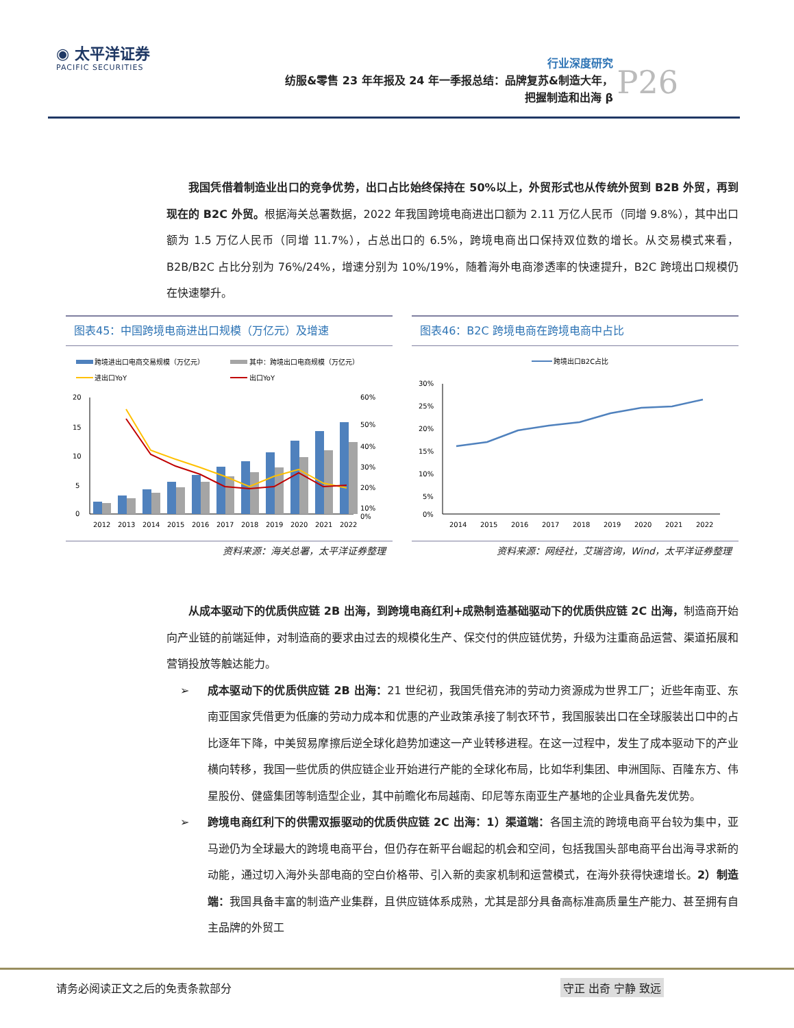◉ 太平洋证券
PACIFIC SECURITIES
行业深度研究
纺服&零售 23 年年报及 24 年一季报总结：品牌复苏&制造大年，
把握制造和出海 β
P26
我国凭借着制造业出口的竞争优势，出口占比始终保持在 50%以上，外贸形式也从传统外贸到 B2B 外贸，再到现在的 B2C 外贸。根据海关总署数据，2022 年我国跨境电商进出口额为 2.11 万亿人民币（同增 9.8%），其中出口额为 1.5 万亿人民币（同增 11.7%），占总出口的 6.5%，跨境电商出口保持双位数的增长。从交易模式来看，B2B/B2C 占比分别为 76%/24%，增速分别为 10%/19%，随着海外电商渗透率的快速提升，B2C 跨境出口规模仍在快速攀升。
图表45：中国跨境电商进出口规模（万亿元）及增速
跨境进出口电商交易规模（万亿元）
其中：跨境出口电商规模（万亿元）
进出口YoY
出口YoY
20
15
10
5
0
60%
50%
40%
30%
20%
10%
0%
2012
2013
2014
2015
2016
2017
2018
2019
2020
2021
2022
资料来源：海关总署，太平洋证券整理
图表46：B2C 跨境电商在跨境电商中占比
跨境出口B2C占比
30%
25%
20%
15%
10%
5%
0%
2014
2015
2016
2017
2018
2019
2020
2021
2022
资料来源：网经社，艾瑞咨询，Wind，太平洋证券整理
从成本驱动下的优质供应链 2B 出海，到跨境电商红利+成熟制造基础驱动下的优质供应链 2C 出海，制造商开始向产业链的前端延伸，对制造商的要求由过去的规模化生产、保交付的供应链优势，升级为注重商品运营、渠道拓展和营销投放等触达能力。
➢ 成本驱动下的优质供应链 2B 出海：21 世纪初，我国凭借充沛的劳动力资源成为世界工厂；近些年南亚、东南亚国家凭借更为低廉的劳动力成本和优惠的产业政策承接了制衣环节，我国服装出口在全球服装出口中的占比逐年下降，中美贸易摩擦后逆全球化趋势加速这一产业转移进程。在这一过程中，发生了成本驱动下的产业横向转移，我国一些优质的供应链企业开始进行产能的全球化布局，比如华利集团、申洲国际、百隆东方、伟星股份、健盛集团等制造型企业，其中前瞻化布局越南、印尼等东南亚生产基地的企业具备先发优势。
➢ 跨境电商红利下的供需双振驱动的优质供应链 2C 出海：1）渠道端：各国主流的跨境电商平台较为集中，亚马逊仍为全球最大的跨境电商平台，但仍存在新平台崛起的机会和空间，包括我国头部电商平台出海寻求新的动能，通过切入海外头部电商的空白价格带、引入新的卖家机制和运营模式，在海外获得快速增长。2）制造端：我国具备丰富的制造产业集群，且供应链体系成熟，尤其是部分具备高标准高质量生产能力、甚至拥有自主品牌的外贸工
请务必阅读正文之后的免责条款部分 守正 出奇 宁静 致远